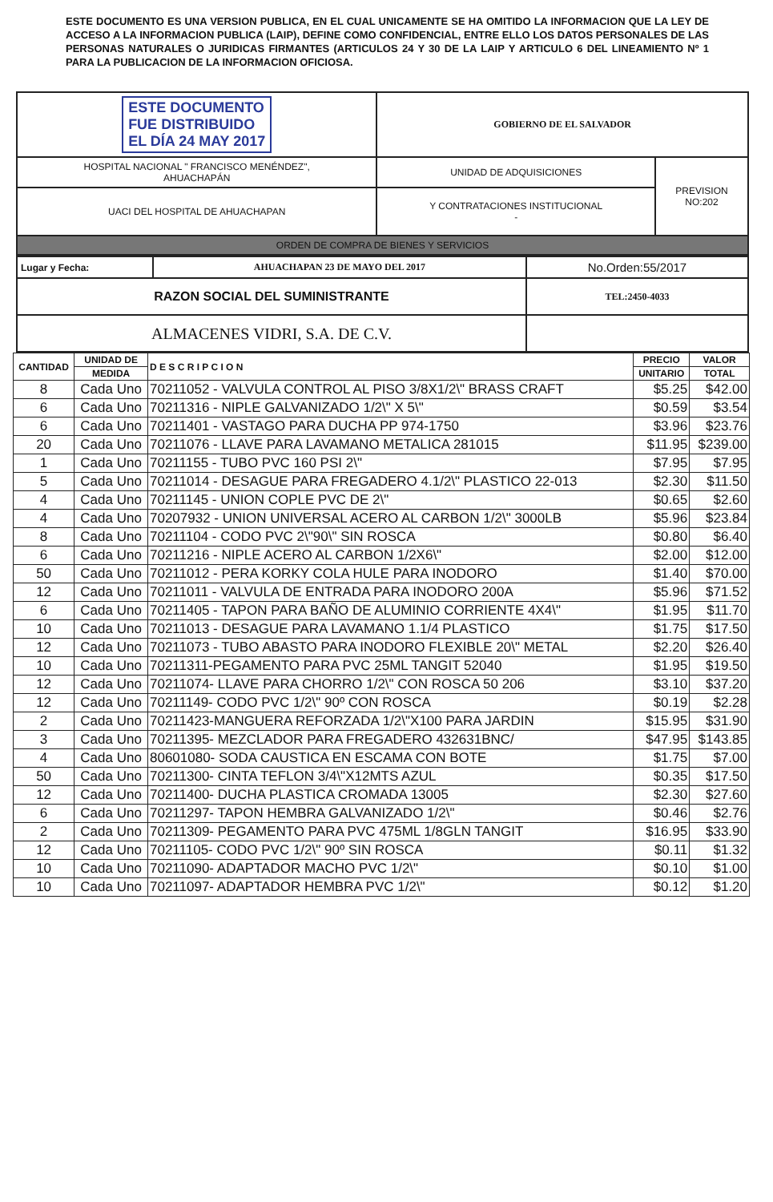ESTE DOCUMENTO ES UNA VERSION PUBLICA, EN EL CUAL UNICAMENTE SE HA OMITIDO LA INFORMACION QUE LA LEY DE ACCESO A LA INFORMACION PUBLICA (LAIP), DEFINE COMO CONFIDENCIAL, ENTRE ELLO LOS DATOS PERSONALES DE LAS PERSONAS NATURALES O JURIDICAS FIRMANTES (ARTICULOS 24 Y 30 DE LA LAIP Y ARTICULO 6 DEL LINEAMIENTO Nº 1 PARA LA PUBLICACION DE LA INFORMACION OFICIOSA.
| ESTE DOCUMENTO FUE DISTRIBUIDO EL DÍA 24 MAY 2017 | GOBIERNO DE EL SALVADOR | |
| HOSPITAL NACIONAL " FRANCISCO MENÉNDEZ", AHUACHAPÁN | UNIDAD DE ADQUISICIONES | PREVISION NO:202 |
| UACI DEL HOSPITAL DE AHUACHAPAN | Y CONTRATACIONES INSTITUCIONAL - | |
| ORDEN DE COMPRA DE BIENES Y SERVICIOS | | |
| Lugar y Fecha: | AHUACHAPAN 23 DE MAYO DEL 2017 | No.Orden:55/2017 |
| RAZON SOCIAL DEL SUMINISTRANTE | | TEL:2450-4033 |
| ALMACENES VIDRI, S.A. DE C.V. | | |
| CANTIDAD | UNIDAD DE | D E S C R I P C I O N | PRECIO | VALOR |
| --- | --- | --- | --- | --- |
| | MEDIDA | | UNITARIO | TOTAL |
| 8 | Cada Uno | 70211052 - VALVULA CONTROL AL PISO 3/8X1/2\" BRASS CRAFT | $5.25 | $42.00 |
| 6 | Cada Uno | 70211316 - NIPLE GALVANIZADO 1/2\" X 5\" | $0.59 | $3.54 |
| 6 | Cada Uno | 70211401 - VASTAGO PARA DUCHA PP 974-1750 | $3.96 | $23.76 |
| 20 | Cada Uno | 70211076 - LLAVE PARA LAVAMANO METALICA 281015 | $11.95 | $239.00 |
| 1 | Cada Uno | 70211155 - TUBO PVC 160 PSI 2\" | $7.95 | $7.95 |
| 5 | Cada Uno | 70211014 - DESAGUE PARA FREGADERO 4.1/2\" PLASTICO 22-013 | $2.30 | $11.50 |
| 4 | Cada Uno | 70211145 - UNION COPLE PVC DE 2\" | $0.65 | $2.60 |
| 4 | Cada Uno | 70207932 - UNION UNIVERSAL ACERO AL CARBON 1/2\" 3000LB | $5.96 | $23.84 |
| 8 | Cada Uno | 70211104 - CODO PVC 2\"90\" SIN ROSCA | $0.80 | $6.40 |
| 6 | Cada Uno | 70211216 - NIPLE ACERO AL CARBON 1/2X6\" | $2.00 | $12.00 |
| 50 | Cada Uno | 70211012 - PERA KORKY COLA HULE PARA INODORO | $1.40 | $70.00 |
| 12 | Cada Uno | 70211011 - VALVULA DE ENTRADA PARA INODORO 200A | $5.96 | $71.52 |
| 6 | Cada Uno | 70211405 - TAPON PARA BAÑO DE ALUMINIO CORRIENTE 4X4\" | $1.95 | $11.70 |
| 10 | Cada Uno | 70211013 - DESAGUE PARA LAVAMANO 1.1/4 PLASTICO | $1.75 | $17.50 |
| 12 | Cada Uno | 70211073 - TUBO ABASTO PARA INODORO FLEXIBLE 20\" METAL | $2.20 | $26.40 |
| 10 | Cada Uno | 70211311-PEGAMENTO PARA PVC 25ML TANGIT 52040 | $1.95 | $19.50 |
| 12 | Cada Uno | 70211074- LLAVE PARA CHORRO 1/2\" CON ROSCA 50 206 | $3.10 | $37.20 |
| 12 | Cada Uno | 70211149- CODO PVC 1/2\" 90º CON ROSCA | $0.19 | $2.28 |
| 2 | Cada Uno | 70211423-MANGUERA REFORZADA 1/2\"X100 PARA JARDIN | $15.95 | $31.90 |
| 3 | Cada Uno | 70211395- MEZCLADOR PARA FREGADERO 432631BNC/ | $47.95 | $143.85 |
| 4 | Cada Uno | 80601080- SODA CAUSTICA EN ESCAMA CON BOTE | $1.75 | $7.00 |
| 50 | Cada Uno | 70211300- CINTA TEFLON 3/4\"X12MTS AZUL | $0.35 | $17.50 |
| 12 | Cada Uno | 70211400- DUCHA PLASTICA CROMADA 13005 | $2.30 | $27.60 |
| 6 | Cada Uno | 70211297- TAPON HEMBRA GALVANIZADO 1/2\" | $0.46 | $2.76 |
| 2 | Cada Uno | 70211309- PEGAMENTO PARA PVC 475ML 1/8GLN TANGIT | $16.95 | $33.90 |
| 12 | Cada Uno | 70211105- CODO PVC 1/2\" 90º SIN ROSCA | $0.11 | $1.32 |
| 10 | Cada Uno | 70211090- ADAPTADOR MACHO PVC 1/2\" | $0.10 | $1.00 |
| 10 | Cada Uno | 70211097- ADAPTADOR HEMBRA PVC 1/2\" | $0.12 | $1.20 |